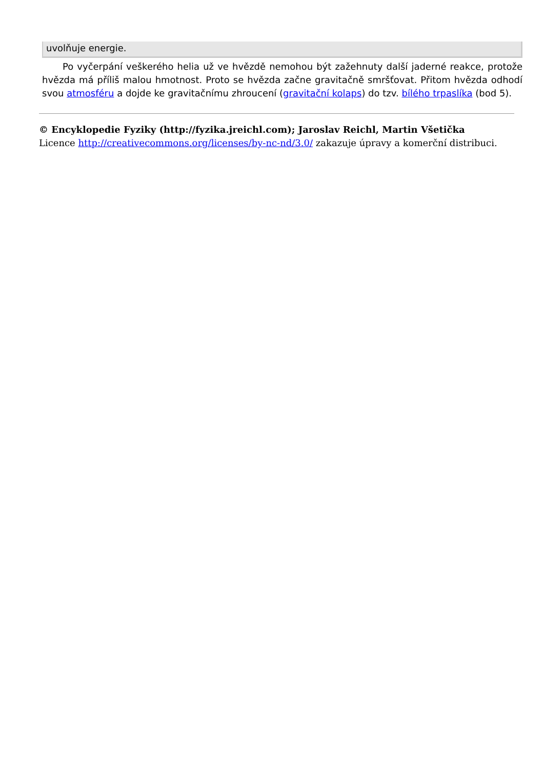uvolňuje energie.
Po vyčerpání veškerého helia už ve hvězdě nemohou být zažehnuty další jaderné reakce, protože hvězda má příliš malou hmotnost. Proto se hvězda začne gravitačně smršťovat. Přitom hvězda odhodí svou atmosféru a dojde ke gravitačnímu zhroucení (gravitační kolaps) do tzv. bílého trpaslíka (bod 5).
© Encyklopedie Fyziky (http://fyzika.jreichl.com); Jaroslav Reichl, Martin Všetička
Licence http://creativecommons.org/licenses/by-nc-nd/3.0/ zakazuje úpravy a komerční distribuci.